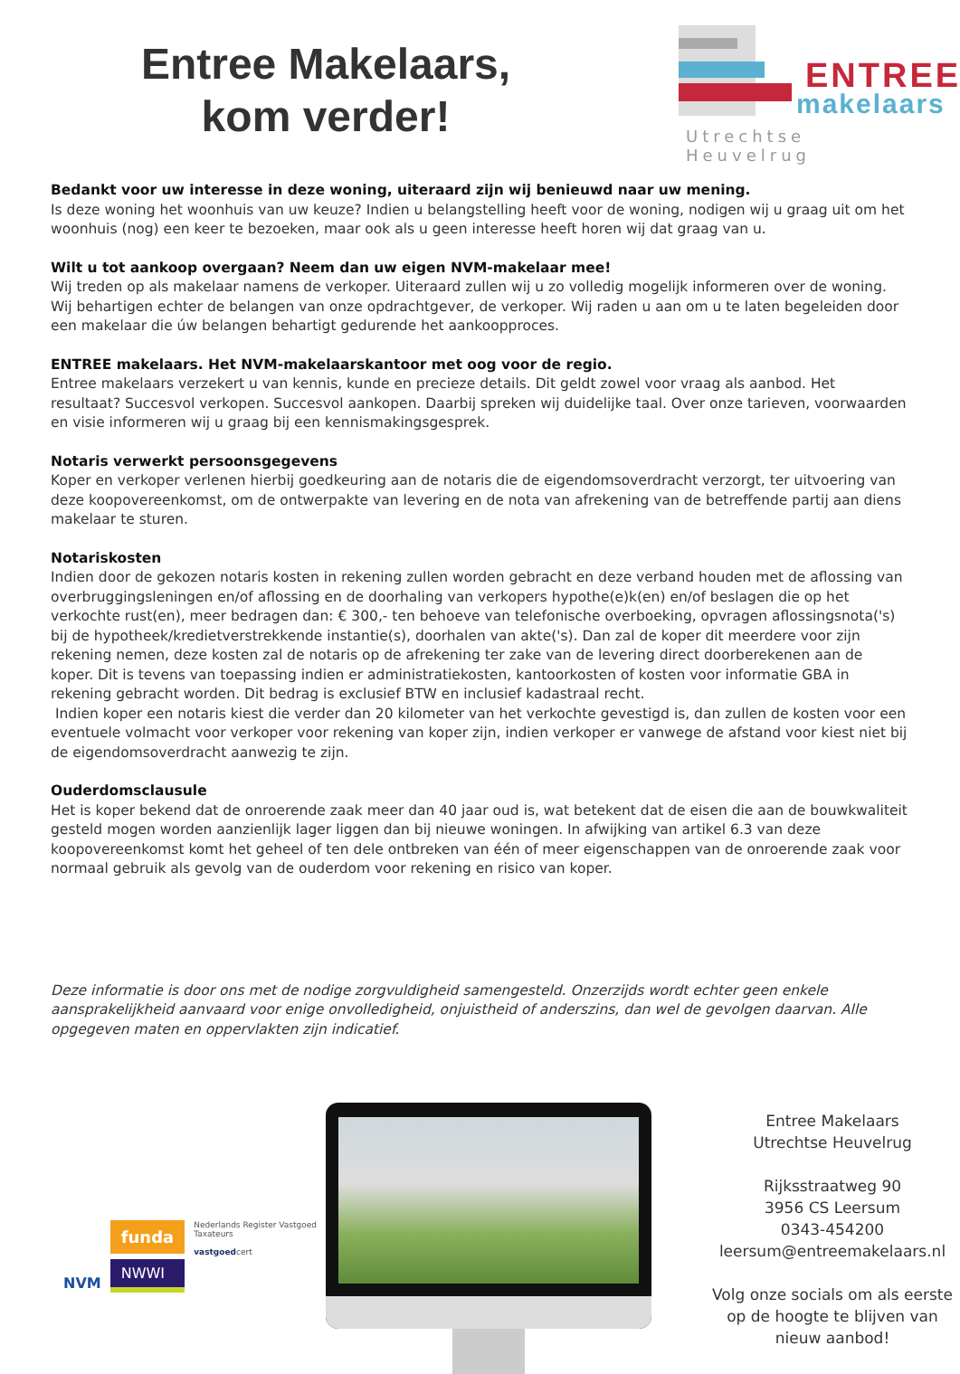Entree Makelaars,
kom verder!
ENTREE
makelaars
Utrechtse Heuvelrug
Bedankt voor uw interesse in deze woning, uiteraard zijn wij benieuwd naar uw mening.
Is deze woning het woonhuis van uw keuze? Indien u belangstelling heeft voor de woning, nodigen wij u graag uit om het woonhuis (nog) een keer te bezoeken, maar ook als u geen interesse heeft horen wij dat graag van u.
Wilt u tot aankoop overgaan? Neem dan uw eigen NVM-makelaar mee!
Wij treden op als makelaar namens de verkoper. Uiteraard zullen wij u zo volledig mogelijk informeren over de woning. Wij behartigen echter de belangen van onze opdrachtgever, de verkoper. Wij raden u aan om u te laten begeleiden door een makelaar die úw belangen behartigt gedurende het aankoopproces.
ENTREE makelaars. Het NVM-makelaarskantoor met oog voor de regio.
Entree makelaars verzekert u van kennis, kunde en precieze details. Dit geldt zowel voor vraag als aanbod. Het resultaat? Succesvol verkopen. Succesvol aankopen. Daarbij spreken wij duidelijke taal. Over onze tarieven, voorwaarden en visie informeren wij u graag bij een kennismakingsgesprek.
Notaris verwerkt persoonsgegevens
Koper en verkoper verlenen hierbij goedkeuring aan de notaris die de eigendomsoverdracht verzorgt, ter uitvoering van deze koopovereenkomst, om de ontwerpakte van levering en de nota van afrekening van de betreffende partij aan diens makelaar te sturen.
Notariskosten
Indien door de gekozen notaris kosten in rekening zullen worden gebracht en deze verband houden met de aflossing van overbruggingsleningen en/of aflossing en de doorhaling van verkopers hypothe(e)k(en) en/of beslagen die op het verkochte rust(en), meer bedragen dan: € 300,- ten behoeve van telefonische overboeking, opvragen aflossingsnota('s) bij de hypotheek/kredietverstrekkende instantie(s), doorhalen van akte('s). Dan zal de koper dit meerdere voor zijn rekening nemen, deze kosten zal de notaris op de afrekening ter zake van de levering direct doorberekenen aan de koper. Dit is tevens van toepassing indien er administratiekosten, kantoorkosten of kosten voor informatie GBA in rekening gebracht worden. Dit bedrag is exclusief BTW en inclusief kadastraal recht.
Indien koper een notaris kiest die verder dan 20 kilometer van het verkochte gevestigd is, dan zullen de kosten voor een eventuele volmacht voor verkoper voor rekening van koper zijn, indien verkoper er vanwege de afstand voor kiest niet bij de eigendomsoverdracht aanwezig te zijn.
Ouderdomsclausule
Het is koper bekend dat de onroerende zaak meer dan 40 jaar oud is, wat betekent dat de eisen die aan de bouwkwaliteit gesteld mogen worden aanzienlijk lager liggen dan bij nieuwe woningen. In afwijking van artikel 6.3 van deze koopovereenkomst komt het geheel of ten dele ontbreken van één of meer eigenschappen van de onroerende zaak voor normaal gebruik als gevolg van de ouderdom voor rekening en risico van koper.
Deze informatie is door ons met de nodige zorgvuldigheid samengesteld. Onzerzijds wordt echter geen enkele aansprakelijkheid aanvaard voor enige onvolledigheid, onjuistheid of anderszins, dan wel de gevolgen daarvan. Alle opgegeven maten en oppervlakten zijn indicatief.
NVM
funda
NWWI
Nederlands Register Vastgoed Taxateurs
vastgoedcert
Entree Makelaars
Utrechtse Heuvelrug
Rijksstraatweg 90
3956 CS Leersum
0343-454200
leersum@entreemakelaars.nl
Volg onze socials om als eerste op de hoogte te blijven van nieuw aanbod!